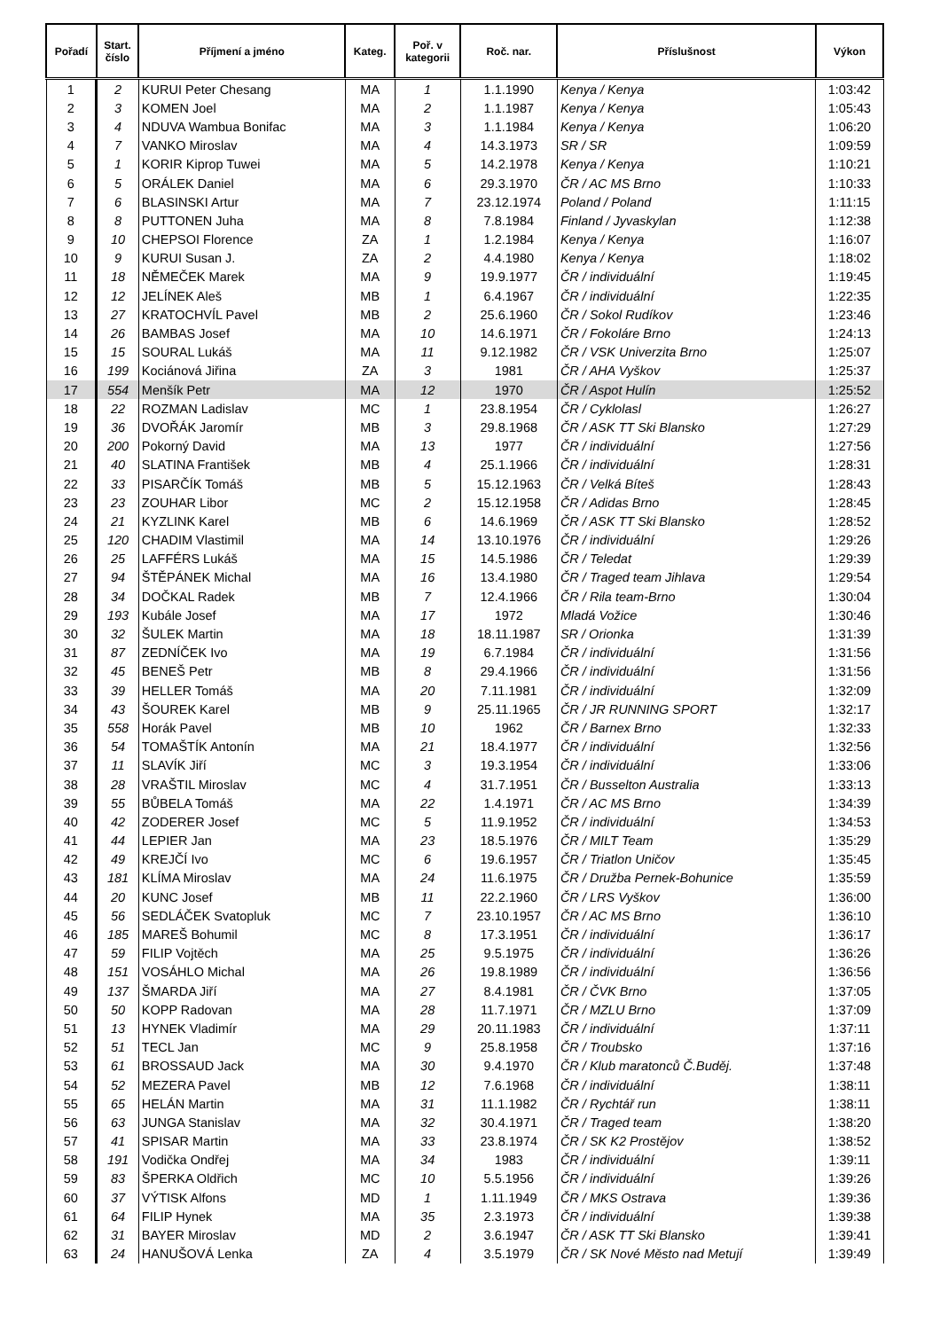| Pořadí | Start. číslo | Příjmení a jméno | Kateg. | Poř. v kategorii | Roč. nar. | Příslušnost | Výkon |
| --- | --- | --- | --- | --- | --- | --- | --- |
| 1 | 2 | KURUI Peter Chesang | MA | 1 | 1.1.1990 | Kenya / Kenya | 1:03:42 |
| 2 | 3 | KOMEN Joel | MA | 2 | 1.1.1987 | Kenya / Kenya | 1:05:43 |
| 3 | 4 | NDUVA Wambua Bonifac | MA | 3 | 1.1.1984 | Kenya / Kenya | 1:06:20 |
| 4 | 7 | VANKO Miroslav | MA | 4 | 14.3.1973 | SR / SR | 1:09:59 |
| 5 | 1 | KORIR Kiprop Tuwei | MA | 5 | 14.2.1978 | Kenya / Kenya | 1:10:21 |
| 6 | 5 | ORÁLEK Daniel | MA | 6 | 29.3.1970 | ČR / AC MS Brno | 1:10:33 |
| 7 | 6 | BLASINSKI Artur | MA | 7 | 23.12.1974 | Poland / Poland | 1:11:15 |
| 8 | 8 | PUTTONEN Juha | MA | 8 | 7.8.1984 | Finland / Jyvaskylan | 1:12:38 |
| 9 | 10 | CHEPSOI Florence | ZA | 1 | 1.2.1984 | Kenya / Kenya | 1:16:07 |
| 10 | 9 | KURUI Susan J. | ZA | 2 | 4.4.1980 | Kenya / Kenya | 1:18:02 |
| 11 | 18 | NĚMEČEK Marek | MA | 9 | 19.9.1977 | ČR / individuální | 1:19:45 |
| 12 | 12 | JELÍNEK Aleš | MB | 1 | 6.4.1967 | ČR / individuální | 1:22:35 |
| 13 | 27 | KRATOCHVÍL Pavel | MB | 2 | 25.6.1960 | ČR / Sokol Rudíkov | 1:23:46 |
| 14 | 26 | BAMBAS Josef | MA | 10 | 14.6.1971 | ČR / Fokoláre Brno | 1:24:13 |
| 15 | 15 | SOURAL Lukáš | MA | 11 | 9.12.1982 | ČR / VSK Univerzita Brno | 1:25:07 |
| 16 | 199 | Kociánová Jiřina | ZA | 3 | 1981 | ČR / AHA Vyškov | 1:25:37 |
| 17 | 554 | Menšík Petr | MA | 12 | 1970 | ČR / Aspot Hulín | 1:25:52 |
| 18 | 22 | ROZMAN Ladislav | MC | 1 | 23.8.1954 | ČR / Cyklolasl | 1:26:27 |
| 19 | 36 | DVOŘÁK Jaromír | MB | 3 | 29.8.1968 | ČR / ASK TT Ski Blansko | 1:27:29 |
| 20 | 200 | Pokorný David | MA | 13 | 1977 | ČR / individuální | 1:27:56 |
| 21 | 40 | SLATINA František | MB | 4 | 25.1.1966 | ČR / individuální | 1:28:31 |
| 22 | 33 | PISARČÍK Tomáš | MB | 5 | 15.12.1963 | ČR / Velká Bíteš | 1:28:43 |
| 23 | 23 | ZOUHAR Libor | MC | 2 | 15.12.1958 | ČR / Adidas Brno | 1:28:45 |
| 24 | 21 | KYZLINK Karel | MB | 6 | 14.6.1969 | ČR / ASK TT Ski Blansko | 1:28:52 |
| 25 | 120 | CHADIM Vlastimil | MA | 14 | 13.10.1976 | ČR / individuální | 1:29:26 |
| 26 | 25 | LAFFÉRS Lukáš | MA | 15 | 14.5.1986 | ČR / Teledat | 1:29:39 |
| 27 | 94 | ŠTĚPÁNEK Michal | MA | 16 | 13.4.1980 | ČR / Traged team Jihlava | 1:29:54 |
| 28 | 34 | DOČKAL Radek | MB | 7 | 12.4.1966 | ČR / Rila team-Brno | 1:30:04 |
| 29 | 193 | Kubále Josef | MA | 17 | 1972 | Mladá Vožice | 1:30:46 |
| 30 | 32 | ŠULEK Martin | MA | 18 | 18.11.1987 | SR / Orionka | 1:31:39 |
| 31 | 87 | ZEDNÍČEK Ivo | MA | 19 | 6.7.1984 | ČR / individuální | 1:31:56 |
| 32 | 45 | BENEŠ Petr | MB | 8 | 29.4.1966 | ČR / individuální | 1:31:56 |
| 33 | 39 | HELLER Tomáš | MA | 20 | 7.11.1981 | ČR / individuální | 1:32:09 |
| 34 | 43 | ŠOUREK Karel | MB | 9 | 25.11.1965 | ČR / JR RUNNING SPORT | 1:32:17 |
| 35 | 558 | Horák Pavel | MB | 10 | 1962 | ČR / Barnex Brno | 1:32:33 |
| 36 | 54 | TOMAŠTÍK Antonín | MA | 21 | 18.4.1977 | ČR / individuální | 1:32:56 |
| 37 | 11 | SLAVÍK Jiří | MC | 3 | 19.3.1954 | ČR / individuální | 1:33:06 |
| 38 | 28 | VRAŠTIL Miroslav | MC | 4 | 31.7.1951 | ČR / Busselton Australia | 1:33:13 |
| 39 | 55 | BŮBELA Tomáš | MA | 22 | 1.4.1971 | ČR / AC MS Brno | 1:34:39 |
| 40 | 42 | ZODERER Josef | MC | 5 | 11.9.1952 | ČR / individuální | 1:34:53 |
| 41 | 44 | LEPIER Jan | MA | 23 | 18.5.1976 | ČR / MILT Team | 1:35:29 |
| 42 | 49 | KREJČÍ Ivo | MC | 6 | 19.6.1957 | ČR / Triatlon Uničov | 1:35:45 |
| 43 | 181 | KLÍMA Miroslav | MA | 24 | 11.6.1975 | ČR / Družba Pernek-Bohunice | 1:35:59 |
| 44 | 20 | KUNC Josef | MB | 11 | 22.2.1960 | ČR / LRS Vyškov | 1:36:00 |
| 45 | 56 | SEDLÁČEK Svatopluk | MC | 7 | 23.10.1957 | ČR / AC MS Brno | 1:36:10 |
| 46 | 185 | MAREŠ Bohumil | MC | 8 | 17.3.1951 | ČR / individuální | 1:36:17 |
| 47 | 59 | FILIP Vojtěch | MA | 25 | 9.5.1975 | ČR / individuální | 1:36:26 |
| 48 | 151 | VOSÁHLO Michal | MA | 26 | 19.8.1989 | ČR / individuální | 1:36:56 |
| 49 | 137 | ŠMARDA Jiří | MA | 27 | 8.4.1981 | ČR / ČVK Brno | 1:37:05 |
| 50 | 50 | KOPP Radovan | MA | 28 | 11.7.1971 | ČR / MZLU Brno | 1:37:09 |
| 51 | 13 | HYNEK Vladimír | MA | 29 | 20.11.1983 | ČR / individuální | 1:37:11 |
| 52 | 51 | TECL Jan | MC | 9 | 25.8.1958 | ČR / Troubsko | 1:37:16 |
| 53 | 61 | BROSSAUD Jack | MA | 30 | 9.4.1970 | ČR / Klub maratonců Č.Buděj. | 1:37:48 |
| 54 | 52 | MEZERA Pavel | MB | 12 | 7.6.1968 | ČR / individuální | 1:38:11 |
| 55 | 65 | HELÁN Martin | MA | 31 | 11.1.1982 | ČR / Rychtář run | 1:38:11 |
| 56 | 63 | JUNGA Stanislav | MA | 32 | 30.4.1971 | ČR / Traged team | 1:38:20 |
| 57 | 41 | SPISAR Martin | MA | 33 | 23.8.1974 | ČR / SK K2 Prostějov | 1:38:52 |
| 58 | 191 | Vodička Ondřej | MA | 34 | 1983 | ČR / individuální | 1:39:11 |
| 59 | 83 | ŠPERKA Oldřich | MC | 10 | 5.5.1956 | ČR / individuální | 1:39:26 |
| 60 | 37 | VÝTISK Alfons | MD | 1 | 1.11.1949 | ČR / MKS Ostrava | 1:39:36 |
| 61 | 64 | FILIP Hynek | MA | 35 | 2.3.1973 | ČR / individuální | 1:39:38 |
| 62 | 31 | BAYER Miroslav | MD | 2 | 3.6.1947 | ČR / ASK TT Ski Blansko | 1:39:41 |
| 63 | 24 | HANUŠOVÁ Lenka | ZA | 4 | 3.5.1979 | ČR / SK Nové Město nad Metují | 1:39:49 |